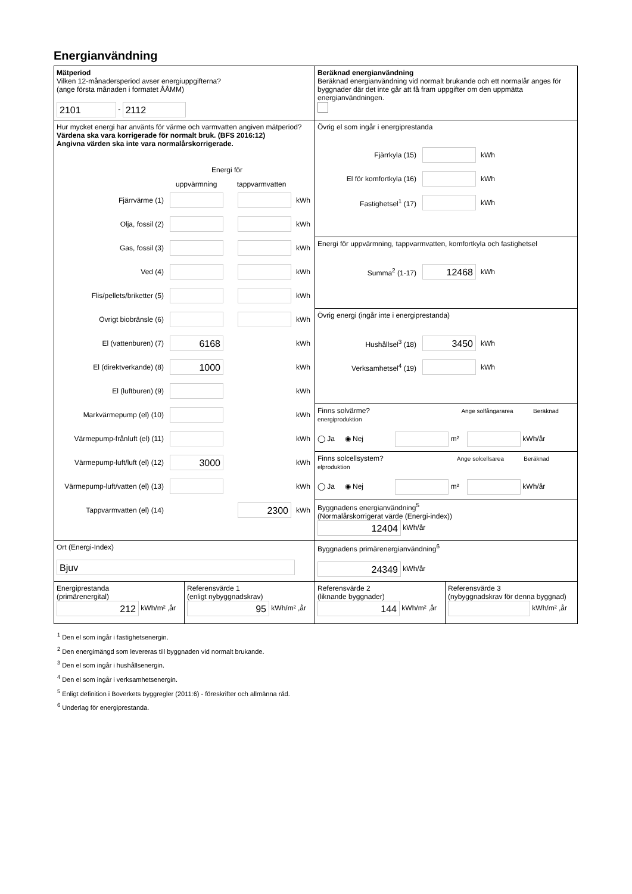Energianvändning
Mätperiod
Vilken 12-månadersperiod avser energiuppgifterna?
(ange första månaden i formatet ÅÅMM)
2101 - 2112
Beräknad energianvändning
Beräknad energianvändning vid normalt brukande och ett normalår anges för byggnader där det inte går att få fram uppgifter om den uppmätta energianvändningen.
Hur mycket energi har använts för värme och varmvatten angiven mätperiod?
Värdena ska vara korrigerade för normalt bruk. (BFS 2016:12)
Angivna värden ska inte vara normalårskorrigerade.
Energi för
uppvärmning tappvarmvatten
Fjärrvärme (1) kWh
Olja, fossil (2) kWh
Gas, fossil (3) kWh
Ved (4) kWh
Flis/pellets/briketter (5) kWh
Övrigt biobränsle (6) kWh
El (vattenburen) (7) 6168 kWh
El (direktverkande) (8) 1000 kWh
El (luftburen) (9) kWh
Markvärmepump (el) (10) kWh
Värmepump-frånluft (el) (11) kWh
Värmepump-luft/luft (el) (12) 3000 kWh
Värmepump-luft/vatten (el) (13) kWh
Tappvarmvatten (el) (14) 2300 kWh
Övrig el som ingår i energiprestanda
Fjärrkyla (15) kWh
El för komfortkyla (16) kWh
Fastighetsel<sup>1</sup> (17) kWh
Energi för uppvärmning, tappvarmvatten, komfortkyla och fastighetsel
Summa<sup>2</sup> (1-17) 12468 kWh
Övrig energi (ingår inte i energiprestanda)
Hushållsel<sup>3</sup> (18) 3450 kWh
Verksamhetsel<sup>4</sup> (19) kWh
Finns solvärme? Ange solfångararea Beräknad energiproduktion
◯ Ja ◉ Nej m² kWh/år
Finns solcellsystem? Ange solcellsarea Beräknad elproduktion
◯ Ja ◉ Nej m² kWh/år
Byggnadens energianvändning<sup>5</sup>
(Normalårskorrigerat värde (Energi-index))
12404 kWh/år
Ort (Energi-Index)
Bjuv
Byggnadens primärenergianvändning<sup>6</sup>
24349 kWh/år
Energiprestanda
(primärenergital)
212 kWh/m² ,år
Referensvärde 1
(enligt nybyggnadskrav)
95 kWh/m² ,år
Referensvärde 2
(liknande byggnader)
144 kWh/m² ,år
Referensvärde 3
(nybyggnadskrav för denna byggnad)
kWh/m² ,år
<sup>1</sup> Den el som ingår i fastighetsenergin.
<sup>2</sup> Den energimängd som levereras till byggnaden vid normalt brukande.
<sup>3</sup> Den el som ingår i hushållsenergin.
<sup>4</sup> Den el som ingår i verksamhetsenergin.
<sup>5</sup> Enligt definition i Boverkets byggregler (2011:6) - föreskrifter och allmänna råd.
<sup>6</sup> Underlag för energiprestanda.